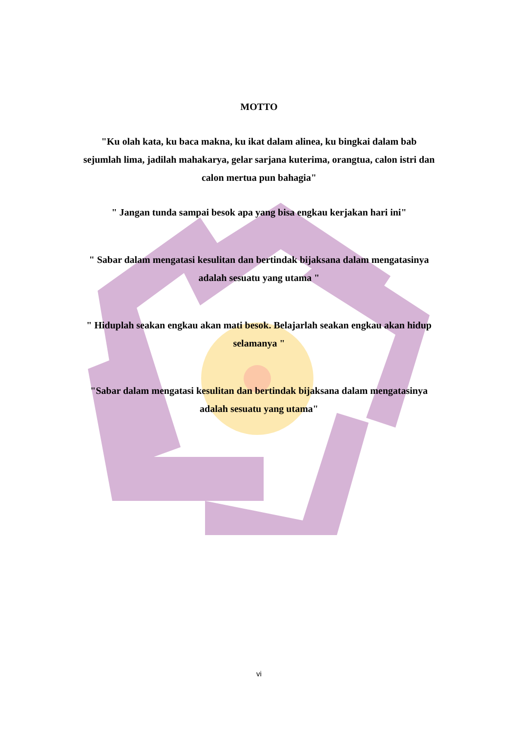MOTTO
"Ku olah kata, ku baca makna, ku ikat dalam alinea, ku bingkai dalam bab sejumlah lima, jadilah mahakarya, gelar sarjana kuterima, orangtua, calon istri dan calon mertua pun bahagia"
" Jangan tunda sampai besok apa yang bisa engkau kerjakan hari ini"
" Sabar dalam mengatasi kesulitan dan bertindak bijaksana dalam mengatasinya adalah sesuatu yang utama "
" Hiduplah seakan engkau akan mati besok. Belajarlah seakan engkau akan hidup selamanya "
"Sabar dalam mengatasi kesulitan dan bertindak bijaksana dalam mengatasinya adalah sesuatu yang utama"
vi